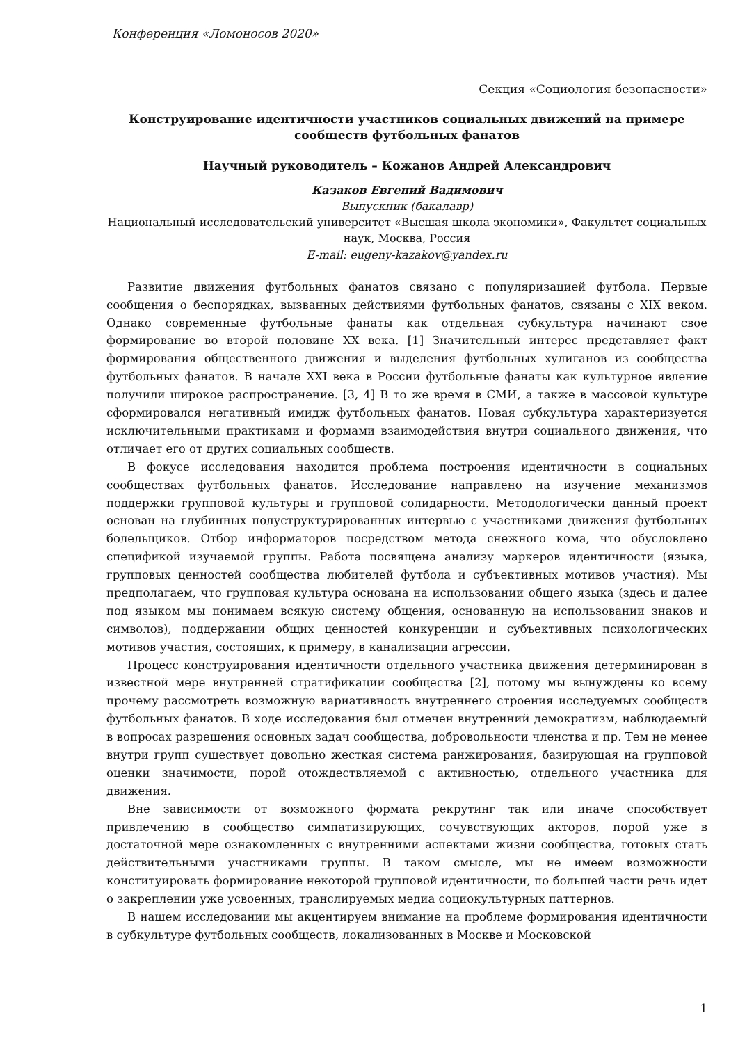Конференция «Ломоносов 2020»
Секция «Социология безопасности»
Конструирование идентичности участников социальных движений на примере сообществ футбольных фанатов
Научный руководитель – Кожанов Андрей Александрович
Казаков Евгений Вадимович
Выпускник (бакалавр)
Национальный исследовательский университет «Высшая школа экономики», Факультет социальных наук, Москва, Россия
E-mail: eugeny-kazakov@yandex.ru
Развитие движения футбольных фанатов связано с популяризацией футбола. Первые сообщения о беспорядках, вызванных действиями футбольных фанатов, связаны с XIX веком. Однако современные футбольные фанаты как отдельная субкультура начинают свое формирование во второй половине XX века. [1] Значительный интерес представляет факт формирования общественного движения и выделения футбольных хулиганов из сообщества футбольных фанатов. В начале XXI века в России футбольные фанаты как культурное явление получили широкое распространение. [3, 4] В то же время в СМИ, а также в массовой культуре сформировался негативный имидж футбольных фанатов. Новая субкультура характеризуется исключительными практиками и формами взаимодействия внутри социального движения, что отличает его от других социальных сообществ.
В фокусе исследования находится проблема построения идентичности в социальных сообществах футбольных фанатов. Исследование направлено на изучение механизмов поддержки групповой культуры и групповой солидарности. Методологически данный проект основан на глубинных полуструктурированных интервью с участниками движения футбольных болельщиков. Отбор информаторов посредством метода снежного кома, что обусловлено спецификой изучаемой группы. Работа посвящена анализу маркеров идентичности (языка, групповых ценностей сообщества любителей футбола и субъективных мотивов участия). Мы предполагаем, что групповая культура основана на использовании общего языка (здесь и далее под языком мы понимаем всякую систему общения, основанную на использовании знаков и символов), поддержании общих ценностей конкуренции и субъективных психологических мотивов участия, состоящих, к примеру, в канализации агрессии.
Процесс конструирования идентичности отдельного участника движения детерминирован в известной мере внутренней стратификации сообщества [2], потому мы вынуждены ко всему прочему рассмотреть возможную вариативность внутреннего строения исследуемых сообществ футбольных фанатов. В ходе исследования был отмечен внутренний демократизм, наблюдаемый в вопросах разрешения основных задач сообщества, добровольности членства и пр. Тем не менее внутри групп существует довольно жесткая система ранжирования, базирующая на групповой оценки значимости, порой отождествляемой с активностью, отдельного участника для движения.
Вне зависимости от возможного формата рекрутинг так или иначе способствует привлечению в сообщество симпатизирующих, сочувствующих акторов, порой уже в достаточной мере ознакомленных с внутренними аспектами жизни сообщества, готовых стать действительными участниками группы. В таком смысле, мы не имеем возможности конституировать формирование некоторой групповой идентичности, по большей части речь идет о закреплении уже усвоенных, транслируемых медиа социокультурных паттернов.
В нашем исследовании мы акцентируем внимание на проблеме формирования идентичности в субкультуре футбольных сообществ, локализованных в Москве и Московской
1